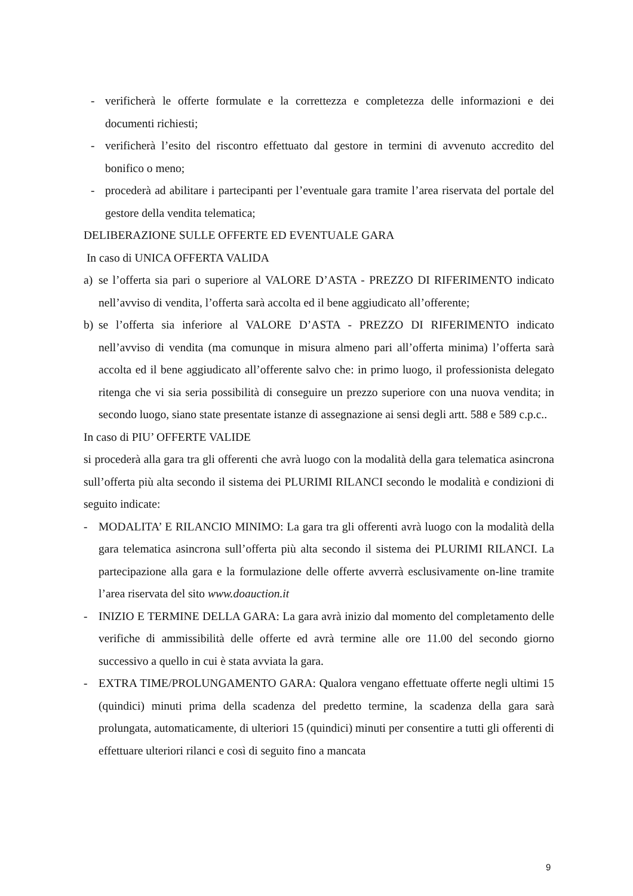- verificherà le offerte formulate e la correttezza e completezza delle informazioni e dei documenti richiesti;
- verificherà l’esito del riscontro effettuato dal gestore in termini di avvenuto accredito del bonifico o meno;
- procederà ad abilitare i partecipanti per l’eventuale gara tramite l’area riservata del portale del gestore della vendita telematica;
DELIBERAZIONE SULLE OFFERTE ED EVENTUALE GARA
In caso di UNICA OFFERTA VALIDA
a) se l’offerta sia pari o superiore al VALORE D’ASTA - PREZZO DI RIFERIMENTO indicato nell’avviso di vendita, l’offerta sarà accolta ed il bene aggiudicato all’offerente;
b) se l’offerta sia inferiore al VALORE D’ASTA - PREZZO DI RIFERIMENTO indicato nell’avviso di vendita (ma comunque in misura almeno pari all’offerta minima) l’offerta sarà accolta ed il bene aggiudicato all’offerente salvo che: in primo luogo, il professionista delegato ritenga che vi sia seria possibilità di conseguire un prezzo superiore con una nuova vendita; in secondo luogo, siano state presentate istanze di assegnazione ai sensi degli artt. 588 e 589 c.p.c..
In caso di PIU’ OFFERTE VALIDE
si procederà alla gara tra gli offerenti che avrà luogo con la modalità della gara telematica asincrona sull’offerta più alta secondo il sistema dei PLURIMI RILANCI secondo le modalità e condizioni di seguito indicate:
- MODALITA’ E RILANCIO MINIMO: La gara tra gli offerenti avrà luogo con la modalità della gara telematica asincrona sull’offerta più alta secondo il sistema dei PLURIMI RILANCI. La partecipazione alla gara e la formulazione delle offerte avverrà esclusivamente on-line tramite l’area riservata del sito www.doauction.it
- INIZIO E TERMINE DELLA GARA: La gara avrà inizio dal momento del completamento delle verifiche di ammissibilità delle offerte ed avrà termine alle ore 11.00 del secondo giorno successivo a quello in cui è stata avviata la gara.
- EXTRA TIME/PROLUNGAMENTO GARA: Qualora vengano effettuate offerte negli ultimi 15 (quindici) minuti prima della scadenza del predetto termine, la scadenza della gara sarà prolungata, automaticamente, di ulteriori 15 (quindici) minuti per consentire a tutti gli offerenti di effettuare ulteriori rilanci e così di seguito fino a mancata
9